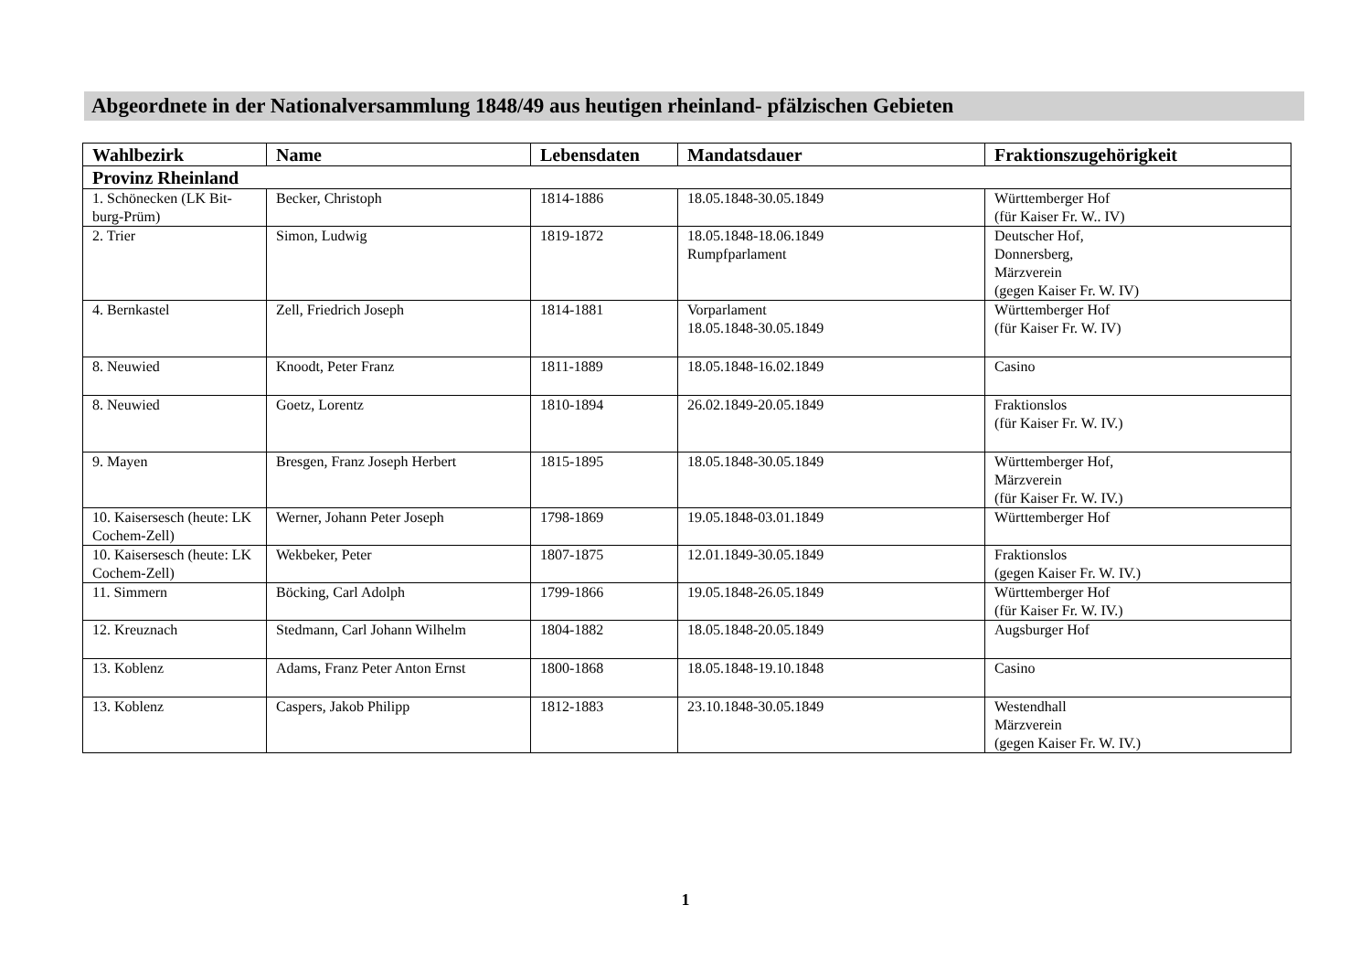Abgeordnete in der Nationalversammlung 1848/49 aus heutigen rheinland- pfälzischen Gebieten
| Wahlbezirk | Name | Lebensdaten | Mandatsdauer | Fraktionszugehörigkeit |
| --- | --- | --- | --- | --- |
| Provinz Rheinland | | | | |
| 1. Schönecken (LK Bit-burg-Prüm) | Becker, Christoph | 1814-1886 | 18.05.1848-30.05.1849 | Württemberger Hof (für Kaiser Fr. W.. IV) |
| 2. Trier | Simon, Ludwig | 1819-1872 | 18.05.1848-18.06.1849 Rumpfparlament | Deutscher Hof, Donnersberg, Märzverein (gegen Kaiser Fr. W. IV) |
| 4. Bernkastel | Zell, Friedrich Joseph | 1814-1881 | Vorparlament 18.05.1848-30.05.1849 | Württemberger Hof (für Kaiser Fr. W. IV) |
| 8. Neuwied | Knoodt, Peter Franz | 1811-1889 | 18.05.1848-16.02.1849 | Casino |
| 8. Neuwied | Goetz, Lorentz | 1810-1894 | 26.02.1849-20.05.1849 | Fraktionslos (für Kaiser Fr. W. IV.) |
| 9. Mayen | Bresgen, Franz Joseph Herbert | 1815-1895 | 18.05.1848-30.05.1849 | Württemberger Hof, Märzverein (für Kaiser Fr. W. IV.) |
| 10. Kaisersesch (heute: LK Cochem-Zell) | Werner, Johann Peter Joseph | 1798-1869 | 19.05.1848-03.01.1849 | Württemberger Hof |
| 10. Kaisersesch (heute: LK Cochem-Zell) | Wekbeker, Peter | 1807-1875 | 12.01.1849-30.05.1849 | Fraktionslos (gegen Kaiser Fr. W. IV.) |
| 11. Simmern | Böcking, Carl Adolph | 1799-1866 | 19.05.1848-26.05.1849 | Württemberger Hof (für Kaiser Fr. W. IV.) |
| 12. Kreuznach | Stedmann, Carl Johann Wilhelm | 1804-1882 | 18.05.1848-20.05.1849 | Augsburger Hof |
| 13. Koblenz | Adams, Franz Peter Anton Ernst | 1800-1868 | 18.05.1848-19.10.1848 | Casino |
| 13. Koblenz | Caspers, Jakob Philipp | 1812-1883 | 23.10.1848-30.05.1849 | Westendhall Märzverein (gegen Kaiser Fr. W. IV.) |
1